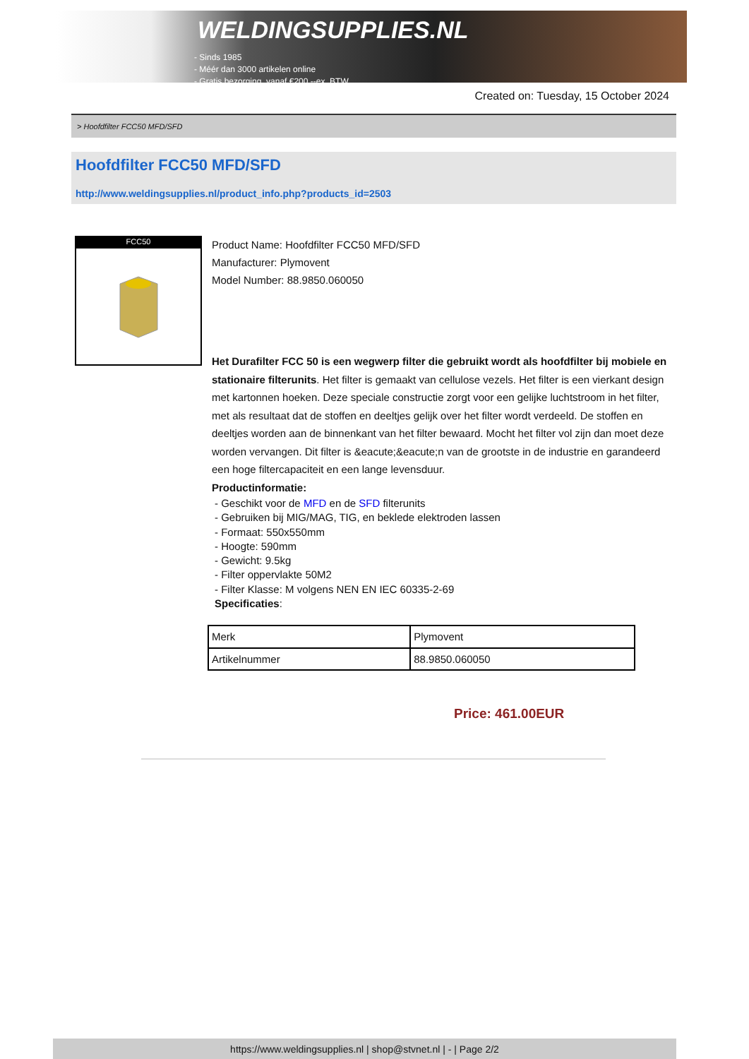WELDINGSUPPLIES.NL
- Sinds 1985
- Méér dan 3000 artikelen online
- Gratis bezorging, vanaf €200,--ex. BTW
Created on: Tuesday, 15 October 2024
> Hoofdfilter FCC50 MFD/SFD
Hoofdfilter FCC50 MFD/SFD
http://www.weldingsupplies.nl/product_info.php?products_id=2503
FCC50
Product Name: Hoofdfilter FCC50 MFD/SFD
Manufacturer: Plymovent
Model Number: 88.9850.060050
Het Durafilter FCC 50 is een wegwerp filter die gebruikt wordt als hoofdfilter bij mobiele en stationaire filterunits. Het filter is gemaakt van cellulose vezels. Het filter is een vierkant design met kartonnen hoeken. Deze speciale constructie zorgt voor een gelijke luchtstroom in het filter, met als resultaat dat de stoffen en deeltjes gelijk over het filter wordt verdeeld. De stoffen en deeltjes worden aan de binnenkant van het filter bewaard. Mocht het filter vol zijn dan moet deze worden vervangen. Dit filter is &eacute;&eacute;n van de grootste in de industrie en garandeerd een hoge filtercapaciteit en een lange levensduur.
Productinformatie:
- Geschikt voor de MFD en de SFD filterunits
- Gebruiken bij MIG/MAG, TIG, en beklede elektroden lassen
- Formaat: 550x550mm
- Hoogte: 590mm
- Gewicht: 9.5kg
- Filter oppervlakte 50M2
- Filter Klasse: M volgens NEN EN IEC 60335-2-69
Specificaties:
| Merk | Plymovent |
| Artikelnummer | 88.9850.060050 |
Price: 461.00EUR
https://www.weldingsupplies.nl | shop@stvnet.nl | - | Page 2/2